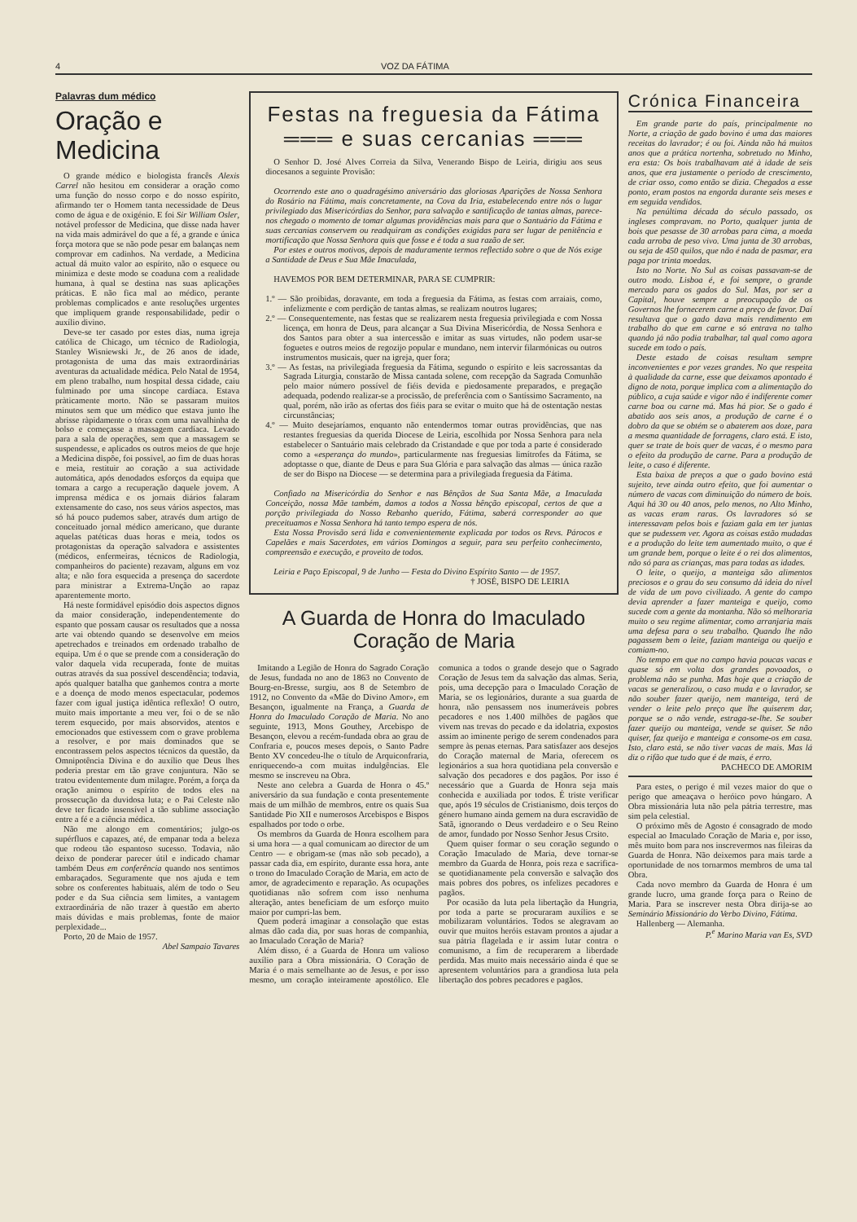4 VOZ DA FÁTIMA
Palavras dum médico
Oração e Medicina
O grande médico e biologista francês Alexis Carrel não hesitou em considerar a oração como uma função do nosso corpo e do nosso espírito, afirmando ter o Homem tanta necessidade de Deus como de água e de oxigénio. E foi Sir William Osler, notável professor de Medicina, que disse nada haver na vida mais admirável do que a fé, a grande e única força motora que se não pode pesar em balanças nem comprovar em cadinhos. Na verdade, a Medicina actual dá muito valor ao espírito, não o esquece ou minimiza e deste modo se coaduna com a realidade humana, à qual se destina nas suas aplicações práticas. E não fica mal ao médico, perante problemas complicados e ante resoluções urgentes que impliquem grande responsabilidade, pedir o auxílio divino.
Deve-se ter casado por estes dias, numa igreja católica de Chicago, um técnico de Radiologia, Stanley Wisniewski Jr., de 26 anos de idade, protagonista de uma das mais extraordinárias aventuras da actualidade médica. Pelo Natal de 1954, em pleno trabalho, num hospital dessa cidade, caiu fulminado por uma síncope cardíaca. Estava pràticamente morto. Não se passaram muitos minutos sem que um médico que estava junto lhe abrisse ràpidamente o tórax com uma navalhinha de bolso e começasse a massagem cardíaca. Levado para a sala de operações, sem que a massagem se suspendesse, e aplicados os outros meios de que hoje a Medicina dispõe, foi possível, ao fim de duas horas e meia, restituir ao coração a sua actividade automática, após denodados esforços da equipa que tomara a cargo a recuperação daquele jovem. A imprensa médica e os jornais diários falaram extensamente do caso, nos seus vários aspectos, mas só há pouco pudemos saber, através dum artigo de conceituado jornal médico americano, que durante aquelas patéticas duas horas e meia, todos os protagonistas da operação salvadora e assistentes (médicos, enfermeiras, técnicos de Radiologia, companheiros do paciente) rezavam, alguns em voz alta; e não fora esquecida a presença do sacerdote para ministrar a Extrema-Unção ao rapaz aparentemente morto.
Há neste formidável episódio dois aspectos dignos da maior consideração, independentemente do espanto que possam causar os resultados que a nossa arte vai obtendo quando se desenvolve em meios apetrechados e treinados em ordenado trabalho de equipa. Um é o que se prende com a consideração do valor daquela vida recuperada, fonte de muitas outras através da sua possível descendência; todavia, após qualquer batalha que ganhemos contra a morte e a doença de modo menos espectacular, podemos fazer com igual justiça idêntica reflexão! O outro, muito mais importante a meu ver, foi o de se não terem esquecido, por mais absorvidos, atentos e emocionados que estivessem com o grave problema a resolver, e por mais dominados que se encontrassem pelos aspectos técnicos da questão, da Omnipotência Divina e do auxílio que Deus lhes poderia prestar em tão grave conjuntura. Não se tratou evidentemente dum milagre. Porém, a força da oração animou o espírito de todos eles na prossecução da duvidosa luta; e o Pai Celeste não deve ter ficado insensível a tão sublime associação entre a fé e a ciência médica.
Não me alongo em comentários; julgo-os supérfluos e capazes, até, de empanar toda a beleza que rodeou tão espantoso sucesso. Todavia, não deixo de ponderar parecer útil e indicado chamar também Deus em conferência quando nos sentimos embaraçados. Seguramente que nos ajuda e tem sobre os conferentes habituais, além de todo o Seu poder e da Sua ciência sem limites, a vantagem extraordinária de não trazer à questão em aberto mais dúvidas e mais problemas, fonte de maior perplexidade...
Porto, 20 de Maio de 1957.
Abel Sampaio Tavares
Festas na freguesia da Fátima
═══ e suas cercanias ═══
O Senhor D. José Alves Correia da Silva, Venerando Bispo de Leiria, dirigiu aos seus diocesanos a seguinte Provisão:
Ocorrendo este ano o quadragésimo aniversário das gloriosas Aparições de Nossa Senhora do Rosário na Fátima, mais concretamente, na Cova da Iria, estabelecendo entre nós o lugar privilegiado das Misericórdias do Senhor, para salvação e santificação de tantas almas, parece-nos chegado o momento de tomar algumas providências mais para que o Santuário da Fátima e suas cercanias conservem ou readquiram as condições exigidas para ser lugar de penitência e mortificação que Nossa Senhora quis que fosse e é toda a sua razão de ser.
Por estes e outros motivos, depois de maduramente termos reflectido sobre o que de Nós exige a Santidade de Deus e Sua Mãe Imaculada,
HAVEMOS POR BEM DETERMINAR, PARA SE CUMPRIR:
1.º — São proibidas, doravante, em toda a freguesia da Fátima, as festas com arraiais, como, infelizmente e com perdição de tantas almas, se realizam noutros lugares;
2.º — Consequentemente, nas festas que se realizarem nesta freguesia privilegiada e com Nossa licença, em honra de Deus, para alcançar a Sua Divina Misericórdia, de Nossa Senhora e dos Santos para obter a sua intercessão e imitar as suas virtudes, não podem usar-se foguetes e outros meios de regozijo popular e mundano, nem intervir filarmónicas ou outros instrumentos musicais, quer na igreja, quer fora;
3.º — As festas, na privilegiada freguesia da Fátima, segundo o espírito e leis sacrossantas da Sagrada Liturgia, constarão de Missa cantada solene, com recepção da Sagrada Comunhão pelo maior número possível de fiéis devida e piedosamente preparados, e pregação adequada, podendo realizar-se a procissão, de preferência com o Santíssimo Sacramento, na qual, porém, não irão as ofertas dos fiéis para se evitar o muito que há de ostentação nestas circunstâncias;
4.º — Muito desejaríamos, enquanto não entendermos tomar outras providências, que nas restantes freguesias da querida Diocese de Leiria, escolhida por Nossa Senhora para nela estabelecer o Santuário mais celebrado da Cristandade e que por toda a parte é considerado como a «esperança do mundo», particularmente nas freguesias limítrofes da Fátima, se adoptasse o que, diante de Deus e para Sua Glória e para salvação das almas — única razão de ser do Bispo na Diocese — se determina para a privilegiada freguesia da Fátima.
Confiado na Misericórdia do Senhor e nas Bênçãos de Sua Santa Mãe, a Imaculada Conceição, nossa Mãe também, damos a todos a Nossa bênção episcopal, certos de que a porção privilegiada do Nosso Rebanho querido, Fátima, saberá corresponder ao que preceituamos e Nossa Senhora há tanto tempo espera de nós.
Esta Nossa Provisão será lida e convenientemente explicada por todos os Revs. Párocos e Capelães e mais Sacerdotes, em vários Domingos a seguir, para seu perfeito conhecimento, compreensão e execução, e proveito de todos.
Leiria e Paço Episcopal, 9 de Junho — Festa do Divino Espírito Santo — de 1957.
† JOSÉ, BISPO DE LEIRIA
A Guarda de Honra do Imaculado Coração de Maria
Imitando a Legião de Honra do Sagrado Coração de Jesus, fundada no ano de 1863 no Convento de Bourg-en-Bresse, surgiu, aos 8 de Setembro de 1912, no Convento da «Mãe do Divino Amor», em Besançon, igualmente na França, a Guarda de Honra do Imaculado Coração de Maria. No ano seguinte, 1913, Mons Gouthey, Arcebispo de Besançon, elevou a recém-fundada obra ao grau de Confraria e, poucos meses depois, o Santo Padre Bento XV concedeu-lhe o título de Arquiconfraria, enriquecendo-a com muitas indulgências. Ele mesmo se inscreveu na Obra.
Neste ano celebra a Guarda de Honra o 45.º aniversário da sua fundação e conta presentemente mais de um milhão de membros, entre os quais Sua Santidade Pio XII e numerosos Arcebispos e Bispos espalhados por todo o orbe.
Os membros da Guarda de Honra escolhem para si uma hora — a qual comunicam ao director de um Centro — e obrigam-se (mas não sob pecado), a passar cada dia, em espírito, durante essa hora, ante o trono do Imaculado Coração de Maria, em acto de amor, de agradecimento e reparação. As ocupações quotidianas não sofrem com isso nenhuma alteração, antes beneficiam de um esforço muito maior por cumpri-las bem.
Quem poderá imaginar a consolação que estas almas dão cada dia, por suas horas de companhia, ao Imaculado Coração de Maria?
Além disso, é a Guarda de Honra um valioso auxílio para a Obra missionária. O Coração de Maria é o mais semelhante ao de Jesus, e por isso mesmo, um coração inteiramente apostólico. Ele comunica a todos o grande desejo que o Sagrado Coração de Jesus tem da salvação das almas. Seria, pois, uma decepção para o Imaculado Coração de Maria, se os legionários, durante a sua guarda de honra, não pensassem nos inumeráveis pobres pecadores e nos 1.400 milhões de pagãos que vivem nas trevas do pecado e da idolatria, expostos assim ao iminente perigo de serem condenados para sempre às penas eternas. Para satisfazer aos desejos do Coração maternal de Maria, oferecem os legionários a sua hora quotidiana pela conversão e salvação dos pecadores e dos pagãos. Por isso é necessário que a Guarda de Honra seja mais conhecida e auxiliada por todos. É triste verificar que, após 19 séculos de Cristianismo, dois terços do género humano ainda gemem na dura escravidão de Satã, ignorando o Deus verdadeiro e o Seu Reino de amor, fundado por Nosso Senhor Jesus Crsito.
Quem quiser formar o seu coração segundo o Coração Imaculado de Maria, deve tornar-se membro da Guarda de Honra, pois reza e sacrifica-se quotidianamente pela conversão e salvação dos mais pobres dos pobres, os infelizes pecadores e pagãos.
Por ocasião da luta pela libertação da Hungria, por toda a parte se procuraram auxílios e se mobilizaram voluntários. Todos se alegravam ao ouvir que muitos heróis estavam prontos a ajudar a sua pátria flagelada e ir assim lutar contra o comunismo, a fim de recuperarem a liberdade perdida. Mas muito mais necessário ainda é que se apresentem voluntários para a grandiosa luta pela libertação dos pobres pecadores e pagãos.
Crónica Financeira
Em grande parte do país, principalmente no Norte, a criação de gado bovino é uma das maiores receitas do lavrador; é ou foi. Ainda não há muitos anos que a prática nortenha, sobretudo no Minho, era esta: Os bois trabalhavam até à idade de seis anos, que era justamente o período de crescimento, de criar osso, como então se dizia. Chegados a esse ponto, eram postos na engorda durante seis meses e em seguida vendidos.
Na penúltima década do século passado, os ingleses compravam. no Porto, qualquer junta de bois que pesasse de 30 arrobas para cima, a moeda cada arroba de peso vivo. Uma junta de 30 arrobas, ou seja de 450 quilos, que não é nada de pasmar, era paga por trinta moedas.
Isto no Norte. No Sul as coisas passavam-se de outro modo. Lisboa é, e foi sempre, o grande mercado para os gados do Sul. Mas, por ser a Capital, houve sempre a preocupação de os Governos lhe fornecerem carne a preço de favor. Daí resultava que o gado dava mais rendimento em trabalho do que em carne e só entrava no talho quando já não podia trabalhar, tal qual como agora sucede em todo o país.
Deste estado de coisas resultam sempre inconvenientes e por vezes grandes. No que respeita à qualidade da carne, esse que deixamos apontado é digno de nota, porque implica com a alimentação do público, a cuja saúde e vigor não é indiferente comer carne boa ou carne má. Mas há pior. Se o gado é abatido aos seis anos, a produção de carne é o dobro da que se obtém se o abaterem aos doze, para a mesma quantidade de forragens, claro está. E isto, quer se trate de bois quer de vacas, é o mesmo para o efeito da produção de carne. Para a produção de leite, o caso é diferente.
Esta baixa de preços a que o gado bovino está sujeito, teve ainda outro efeito, que foi aumentar o número de vacas com diminuição do número de bois. Aqui há 30 ou 40 anos, pelo menos, no Alto Minho, as vacas eram raras. Os lavradores só se interessavam pelos bois e faziam gala em ter juntas que se pudessem ver. Agora as coisas estão mudadas e a produção do leite tem aumentado muito, o que é um grande bem, porque o leite é o rei dos alimentos, não só para as crianças, mas para todas as idades.
O leite, o queijo, a manteiga são alimentos preciosos e o grau do seu consumo dá ideia do nível de vida de um povo civilizado. A gente do campo devia aprender a fazer manteiga e queijo, como sucede com a gente da montanha. Não só melhoraria muito o seu regime alimentar, como arranjaria mais uma defesa para o seu trabalho. Quando lhe não pagassem bem o leite, faziam manteiga ou queijo e comiam-no.
No tempo em que no campo havia poucas vacas e quase só em volta dos grandes povoados, o problema não se punha. Mas hoje que a criação de vacas se generalizou, o caso muda e o lavrador, se não souber fazer queijo, nem manteiga, terá de vender o leite pelo preço que lhe quiserem dar, porque se o não vende, estraga-se-lhe. Se souber fazer queijo ou manteiga, vende se quiser. Se não quiser, faz queijo e manteiga e consome-os em casa. Isto, claro está, se não tiver vacas de mais. Mas lá diz o rifão que tudo que é de mais, é erro.
PACHECO DE AMORIM
Para estes, o perigo é mil vezes maior do que o perigo que ameaçava o heróico povo húngaro. A Obra missionária luta não pela pátria terrestre, mas sim pela celestial.
O próximo mês de Agosto é consagrado de modo especial ao Imaculado Coração de Maria e, por isso, mês muito bom para nos inscrevermos nas fileiras da Guarda de Honra. Não deixemos para mais tarde a oportunidade de nos tornarmos membros de uma tal Obra.
Cada novo membro da Guarda de Honra é um grande lucro, uma grande força para o Reino de Maria. Para se inscrever nesta Obra dirija-se ao Seminário Missionário do Verbo Divino, Fátima.
Hallenberg — Alemanha.
P.<sup>e</sup> Marino Maria van Es, SVD